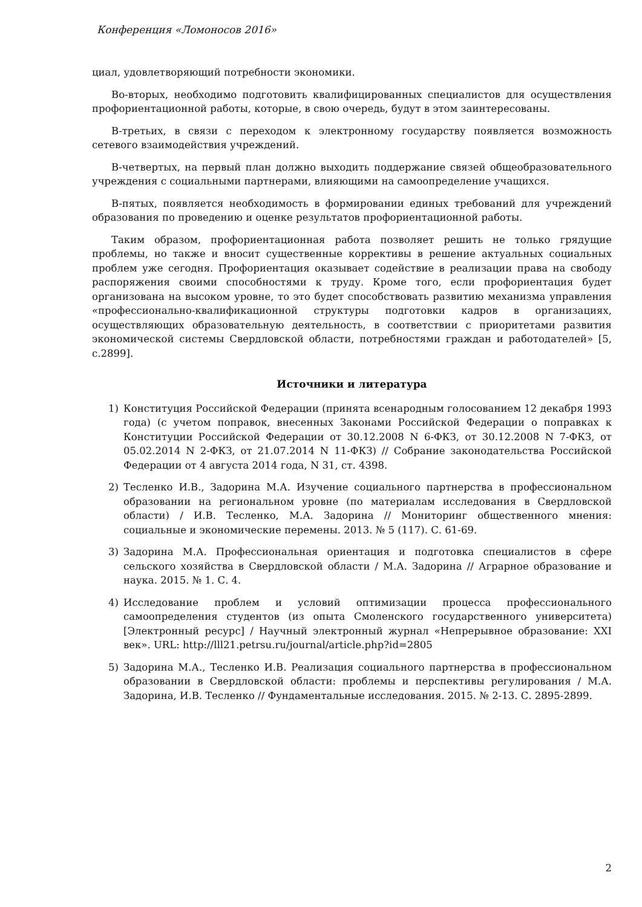Конференция «Ломоносов 2016»
циал, удовлетворяющий потребности экономики.
Во-вторых, необходимо подготовить квалифицированных специалистов для осуществления профориентационной работы, которые, в свою очередь, будут в этом заинтересованы.
В-третьих, в связи с переходом к электронному государству появляется возможность сетевого взаимодействия учреждений.
В-четвертых, на первый план должно выходить поддержание связей общеобразовательного учреждения с социальными партнерами, влияющими на самоопределение учащихся.
В-пятых, появляется необходимость в формировании единых требований для учреждений образования по проведению и оценке результатов профориентационной работы.
Таким образом, профориентационная работа позволяет решить не только грядущие проблемы, но также и вносит существенные коррективы в решение актуальных социальных проблем уже сегодня. Профориентация оказывает содействие в реализации права на свободу распоряжения своими способностями к труду. Кроме того, если профориентация будет организована на высоком уровне, то это будет способствовать развитию механизма управления «профессионально-квалификационной структуры подготовки кадров в организациях, осуществляющих образовательную деятельность, в соответствии с приоритетами развития экономической системы Свердловской области, потребностями граждан и работодателей» [5, с.2899].
Источники и литература
1) Конституция Российской Федерации (принята всенародным голосованием 12 декабря 1993 года) (с учетом поправок, внесенных Законами Российской Федерации о поправках к Конституции Российской Федерации от 30.12.2008 N 6-ФКЗ, от 30.12.2008 N 7-ФКЗ, от 05.02.2014 N 2-ФКЗ, от 21.07.2014 N 11-ФКЗ) // Собрание законодательства Российской Федерации от 4 августа 2014 года, N 31, ст. 4398.
2) Тесленко И.В., Задорина М.А. Изучение социального партнерства в профессиональном образовании на региональном уровне (по материалам исследования в Свердловской области) / И.В. Тесленко, М.А. Задорина // Мониторинг общественного мнения: социальные и экономические перемены. 2013. № 5 (117). С. 61-69.
3) Задорина М.А. Профессиональная ориентация и подготовка специалистов в сфере сельского хозяйства в Свердловской области / М.А. Задорина // Аграрное образование и наука. 2015. № 1. С. 4.
4) Исследование проблем и условий оптимизации процесса профессионального самоопределения студентов (из опыта Смоленского государственного университета) [Электронный ресурс] / Научный электронный журнал «Непрерывное образование: XXI век». URL: http://lll21.petrsu.ru/journal/article.php?id=2805
5) Задорина М.А., Тесленко И.В. Реализация социального партнерства в профессиональном образовании в Свердловской области: проблемы и перспективы регулирования / М.А. Задорина, И.В. Тесленко // Фундаментальные исследования. 2015. № 2-13. С. 2895-2899.
2